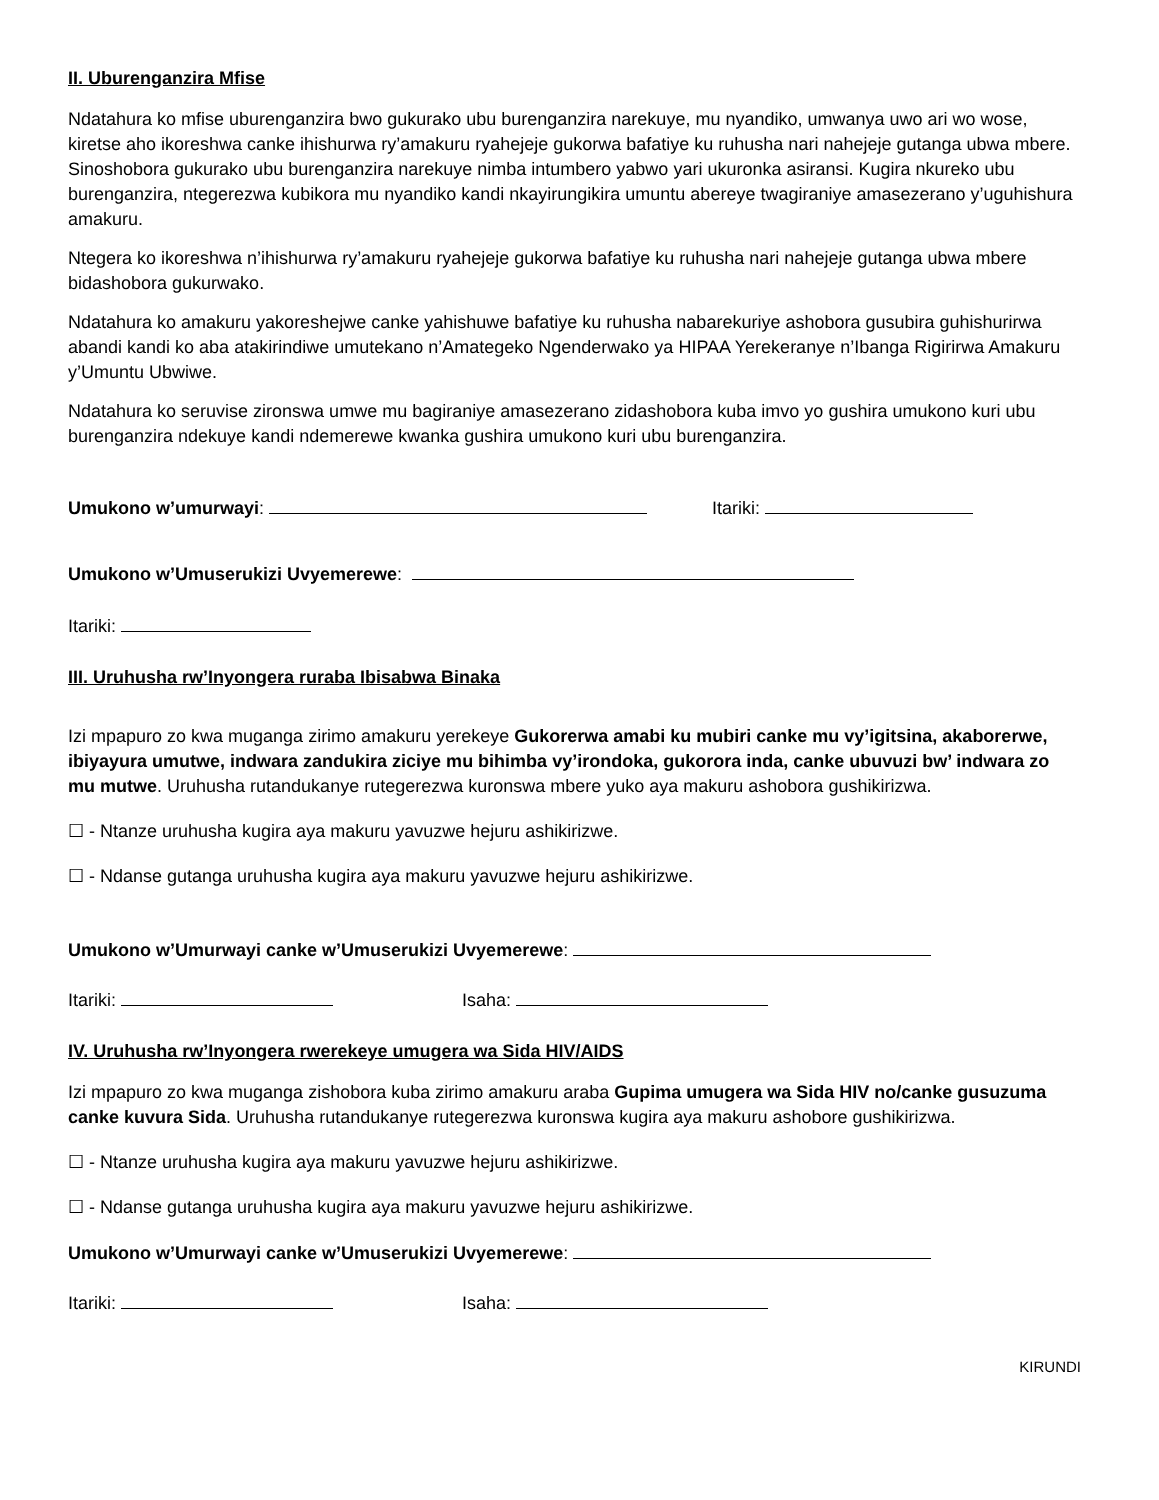II. Uburenganzira Mfise
Ndatahura ko mfise uburenganzira bwo gukurako ubu burenganzira narekuye, mu nyandiko, umwanya uwo ari wo wose, kiretse aho ikoreshwa canke ihishurwa ry’amakuru ryahejeje gukorwa bafatiye ku ruhusha nari nahejeje gutanga ubwa mbere. Sinoshobora gukurako ubu burenganzira narekuye nimba intumbero yabwo yari ukuronka asiransi. Kugira nkureko ubu burenganzira, ntegerezwa kubikora mu nyandiko kandi nkayirungikira umuntu abereye twagiraniye amasezerano y’uguhishura amakuru.
Ntegera ko ikoreshwa n’ihishurwa ry’amakuru ryahejeje gukorwa bafatiye ku ruhusha nari nahejeje gutanga ubwa mbere bidashobora gukurwako.
Ndatahura ko amakuru yakoreshejwe canke yahishuwe bafatiye ku ruhusha nabarekuriye ashobora gusubira guhishurirwa abandi kandi ko aba atakirindiwe umutekano n’Amategeko Ngenderwako ya HIPAA Yerekeranye n’Ibanga Rigirirwa Amakuru y’Umuntu Ubwiwe.
Ndatahura ko seruvise zironswa umwe mu bagiraniye amasezerano zidashobora kuba imvo yo gushira umukono kuri ubu burenganzira ndekuye kandi ndemerewe kwanka gushira umukono kuri ubu burenganzira.
Umukono w’umurwayi: Itariki:
Umukono w’Umuserukizi Uvyemerewe:
Itariki:
III. Uruhusha rw’Inyongera ruraba Ibisabwa Binaka
Izi mpapuro zo kwa muganga zirimo amakuru yerekeye Gukorerwa amabi ku mubiri canke mu vy’igitsina, akaborerwe, ibiyayura umutwe, indwara zandukira ziciye mu bihimba vy’irondoka, gukorora inda, canke ubuvuzi bw’ indwara zo mu mutwe. Uruhusha rutandukanye rutegerezwa kuronswa mbere yuko aya makuru ashobora gushikirizwa.
☐ - Ntanze uruhusha kugira aya makuru yavuzwe hejuru ashikirizwe.
☐ - Ndanse gutanga uruhusha kugira aya makuru yavuzwe hejuru ashikirizwe.
Umukono w’Umurwayi canke w’Umuserukizi Uvyemerewe:
Itariki: Isaha:
IV. Uruhusha rw’Inyongera rwerekeye umugera wa Sida HIV/AIDS
Izi mpapuro zo kwa muganga zishobora kuba zirimo amakuru araba Gupima umugera wa Sida HIV no/canke gusuzuma canke kuvura Sida. Uruhusha rutandukanye rutegerezwa kuronswa kugira aya makuru ashobore gushikirizwa.
☐ - Ntanze uruhusha kugira aya makuru yavuzwe hejuru ashikirizwe.
☐ - Ndanse gutanga uruhusha kugira aya makuru yavuzwe hejuru ashikirizwe.
Umukono w’Umurwayi canke w’Umuserukizi Uvyemerewe:
Itariki: Isaha:
KIRUNDI